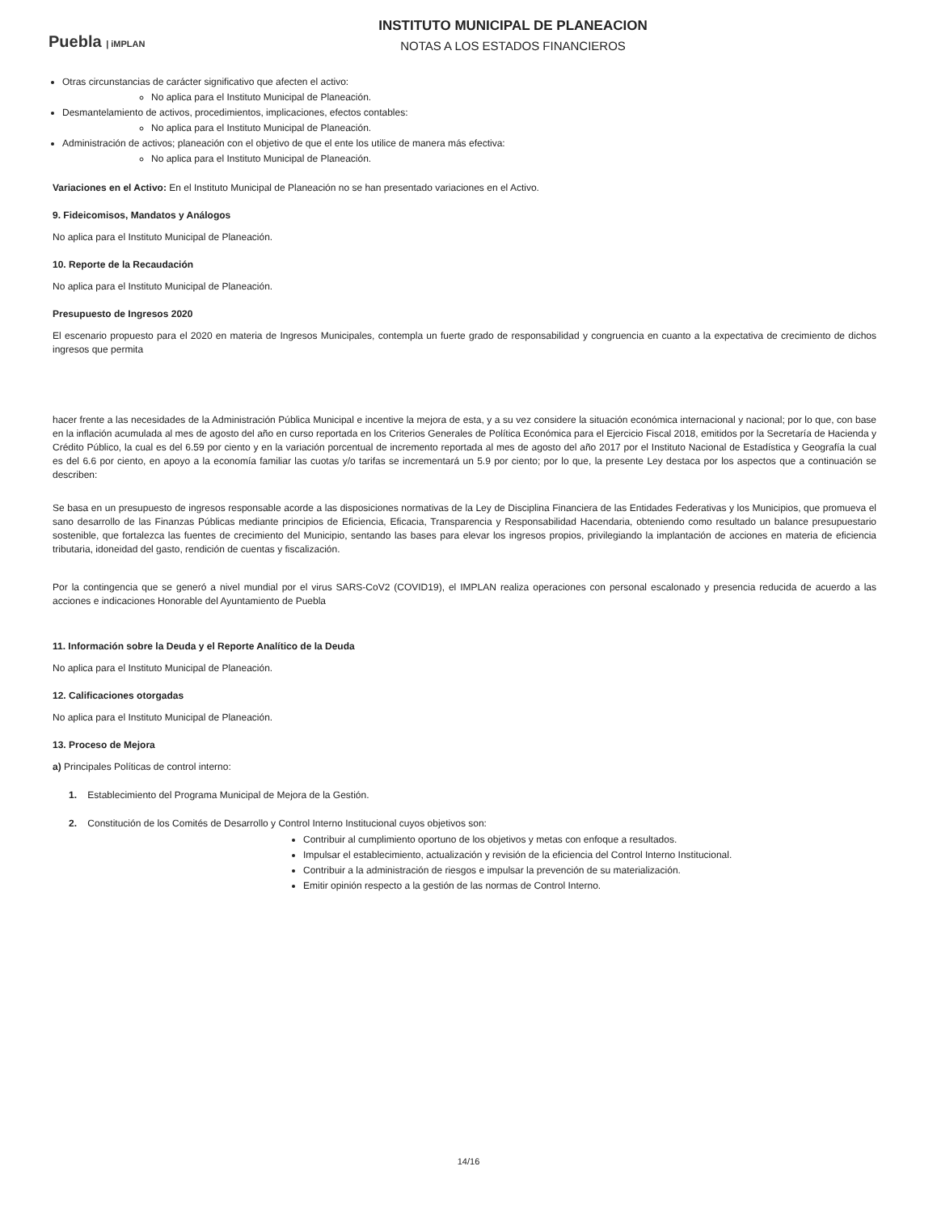Puebla | iMPLAN
INSTITUTO MUNICIPAL DE PLANEACION
NOTAS A LOS ESTADOS FINANCIEROS
Otras circunstancias de carácter significativo que afecten el activo:
No aplica para el Instituto Municipal de Planeación.
Desmantelamiento de activos, procedimientos, implicaciones, efectos contables:
No aplica para el Instituto Municipal de Planeación.
Administración de activos; planeación con el objetivo de que el ente los utilice de manera más efectiva:
No aplica para el Instituto Municipal de Planeación.
Variaciones en el Activo: En el Instituto Municipal de Planeación no se han presentado variaciones en el Activo.
9. Fideicomisos, Mandatos y Análogos
No aplica para el Instituto Municipal de Planeación.
10. Reporte de la Recaudación
No aplica para el Instituto Municipal de Planeación.
Presupuesto de Ingresos 2020
El escenario propuesto para el 2020 en materia de Ingresos Municipales, contempla un fuerte grado de responsabilidad y congruencia en cuanto a la expectativa de crecimiento de dichos ingresos que permita
hacer frente a las necesidades de la Administración Pública Municipal e incentive la mejora de esta, y a su vez considere la situación económica internacional y nacional; por lo que, con base en la inflación acumulada al mes de agosto del año en curso reportada en los Criterios Generales de Política Económica para el Ejercicio Fiscal 2018, emitidos por la Secretaría de Hacienda y Crédito Público, la cual es del 6.59 por ciento y en la variación porcentual de incremento reportada al mes de agosto del año 2017 por el Instituto Nacional de Estadística y Geografía la cual es del 6.6 por ciento, en apoyo a la economía familiar las cuotas y/o tarifas se incrementará un 5.9 por ciento; por lo que, la presente Ley destaca por los aspectos que a continuación se describen:
Se basa en un presupuesto de ingresos responsable acorde a las disposiciones normativas de la Ley de Disciplina Financiera de las Entidades Federativas y los Municipios, que promueva el sano desarrollo de las Finanzas Públicas mediante principios de Eficiencia, Eficacia, Transparencia y Responsabilidad Hacendaria, obteniendo como resultado un balance presupuestario sostenible, que fortalezca las fuentes de crecimiento del Municipio, sentando las bases para elevar los ingresos propios, privilegiando la implantación de acciones en materia de eficiencia tributaria, idoneidad del gasto, rendición de cuentas y fiscalización.
Por la contingencia que se generó a nivel mundial por el virus SARS-CoV2 (COVID19), el IMPLAN realiza operaciones con personal escalonado y presencia reducida de acuerdo a las acciones e indicaciones Honorable del Ayuntamiento de Puebla
11. Información sobre la Deuda y el Reporte Analítico de la Deuda
No aplica para el Instituto Municipal de Planeación.
12. Calificaciones otorgadas
No aplica para el Instituto Municipal de Planeación.
13. Proceso de Mejora
a) Principales Políticas de control interno:
1. Establecimiento del Programa Municipal de Mejora de la Gestión.
2. Constitución de los Comités de Desarrollo y Control Interno Institucional cuyos objetivos son:
Contribuir al cumplimiento oportuno de los objetivos y metas con enfoque a resultados.
Impulsar el establecimiento, actualización y revisión de la eficiencia del Control Interno Institucional.
Contribuir a la administración de riesgos e impulsar la prevención de su materialización.
Emitir opinión respecto a la gestión de las normas de Control Interno.
14/16